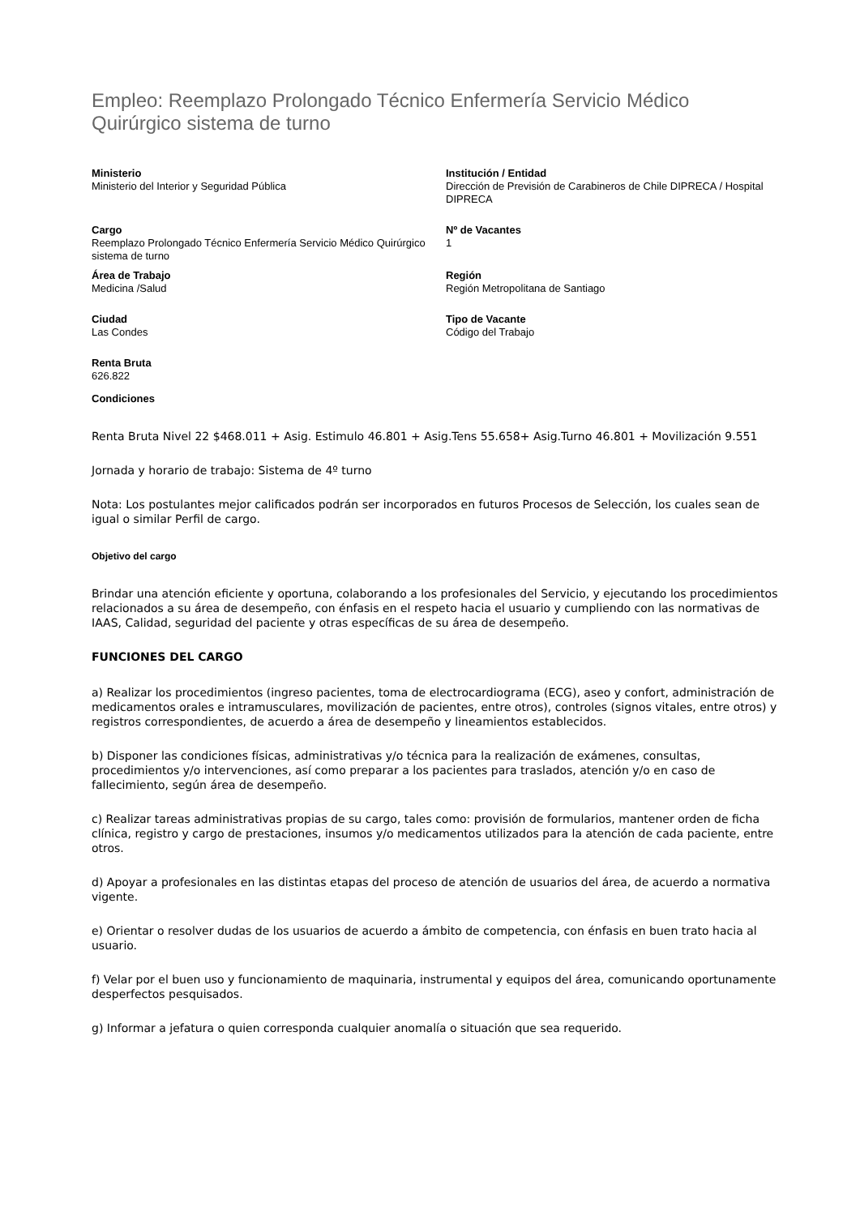Empleo: Reemplazo Prolongado Técnico Enfermería Servicio Médico Quirúrgico sistema de turno
Ministerio
Ministerio del Interior y Seguridad Pública
Institución / Entidad
Dirección de Previsión de Carabineros de Chile DIPRECA / Hospital DIPRECA
Cargo
Reemplazo Prolongado Técnico Enfermería Servicio Médico Quirúrgico sistema de turno
Nº de Vacantes
1
Área de Trabajo
Medicina /Salud
Región
Región Metropolitana de Santiago
Ciudad
Las Condes
Tipo de Vacante
Código del Trabajo
Renta Bruta
626.822
Condiciones
Renta Bruta Nivel 22 $468.011 + Asig. Estimulo 46.801 + Asig.Tens 55.658+ Asig.Turno 46.801 + Movilización 9.551
Jornada y horario de trabajo: Sistema de 4º turno
Nota: Los postulantes mejor calificados podrán ser incorporados en futuros Procesos de Selección, los cuales sean de igual o similar Perfil de cargo.
Objetivo del cargo
Brindar una atención eficiente y oportuna, colaborando a los profesionales del Servicio, y ejecutando los procedimientos relacionados a su área de desempeño, con énfasis en el respeto hacia el usuario y cumpliendo con las normativas de IAAS, Calidad, seguridad del paciente y otras específicas de su área de desempeño.
FUNCIONES DEL CARGO
a) Realizar los procedimientos (ingreso pacientes, toma de electrocardiograma (ECG), aseo y confort, administración de medicamentos orales e intramusculares, movilización de pacientes, entre otros), controles (signos vitales, entre otros) y registros correspondientes, de acuerdo a área de desempeño y lineamientos establecidos.
b) Disponer las condiciones físicas, administrativas y/o técnica para la realización de exámenes, consultas, procedimientos y/o intervenciones, así como preparar a los pacientes para traslados, atención y/o en caso de fallecimiento, según área de desempeño.
c) Realizar tareas administrativas propias de su cargo, tales como: provisión de formularios, mantener orden de ficha clínica, registro y cargo de prestaciones, insumos y/o medicamentos utilizados para la atención de cada paciente, entre otros.
d) Apoyar a profesionales en las distintas etapas del proceso de atención de usuarios del área, de acuerdo a normativa vigente.
e) Orientar o resolver dudas de los usuarios de acuerdo a ámbito de competencia, con énfasis en buen trato hacia al usuario.
f) Velar por el buen uso y funcionamiento de maquinaria, instrumental y equipos del área, comunicando oportunamente desperfectos pesquisados.
g) Informar a jefatura o quien corresponda cualquier anomalía o situación que sea requerido.